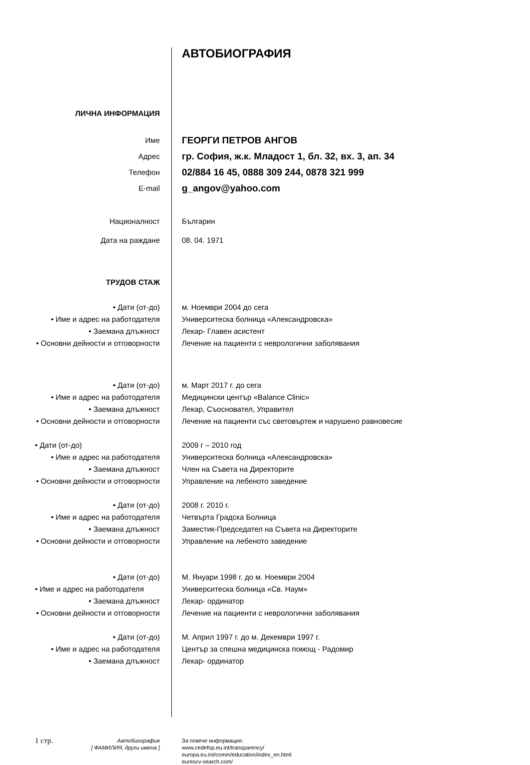| | АВТОБИОГРАФИЯ |
| ЛИЧНА ИНФОРМАЦИЯ | |
| Име | ГЕОРГИ ПЕТРОВ АНГОВ |
| Адрес | гр. София, ж.к. Младост 1, бл. 32, вх. 3, ап. 34 |
| Телефон | 02/884 16 45, 0888 309 244, 0878 321 999 |
| E-mail | g_angov@yahoo.com |
| Националност | Българин |
| Дата на раждане | 08. 04. 1971 |
| ТРУДОВ СТАЖ | |
| • Дати (от-до) | м. Ноември 2004 до сега |
| • Име и адрес на работодателя | Университеска болница «Александровска» |
| • Заемана длъжност | Лекар- Главен асистент |
| • Основни дейности и отговорности | Лечение на пациенти с неврологични заболявания |
| • Дати (от-до) | м. Март 2017 г. до сега |
| • Име и адрес на работодателя | Медицински център «Balance Clinic» |
| • Заемана длъжност | Лекар, Съосновател, Управител |
| • Основни дейности и отговорности | Лечение на пациенти със световъртеж и нарушено равновесие |
| • Дати (от-до) | 2009 г – 2010 год |
| • Име и адрес на работодателя | Университеска болница «Александровска» |
| • Заемана длъжност | Член на Съвета на Директорите |
| • Основни дейности и отговорности | Управление на лебеното заведение |
| • Дати (от-до) | 2008 г. 2010 г. |
| • Име и адрес на работодателя | Четвърта Градска Болница |
| • Заемана длъжност | Заместик-Председател на Съвета на Директорите |
| • Основни дейности и отговорности | Управление на лебеното заведение |
| • Дати (от-до) | М. Януари 1998 г. до м. Ноември 2004 |
| • Име и адрес на работодателя | Университеска болница «Св. Наум» |
| • Заемана длъжност | Лекар- ординатор |
| • Основни дейности и отговорности | Лечение на пациенти с неврологични заболявания |
| • Дати (от-до) | М. Април 1997 г. до м. Декември 1997 г. |
| • Име и адрес на работодателя | Център за спешна медицинска помощ - Радомир |
| • Заемана длъжност | Лекар- ординатор |
| 1 стр. Автобиография [ ФАМИЛИЯ, други имена ] | За повече информация: www.cedefop.eu.int/transparency/ europa.eu.int/comm/education/index_en.html eurescv-search.com/ |